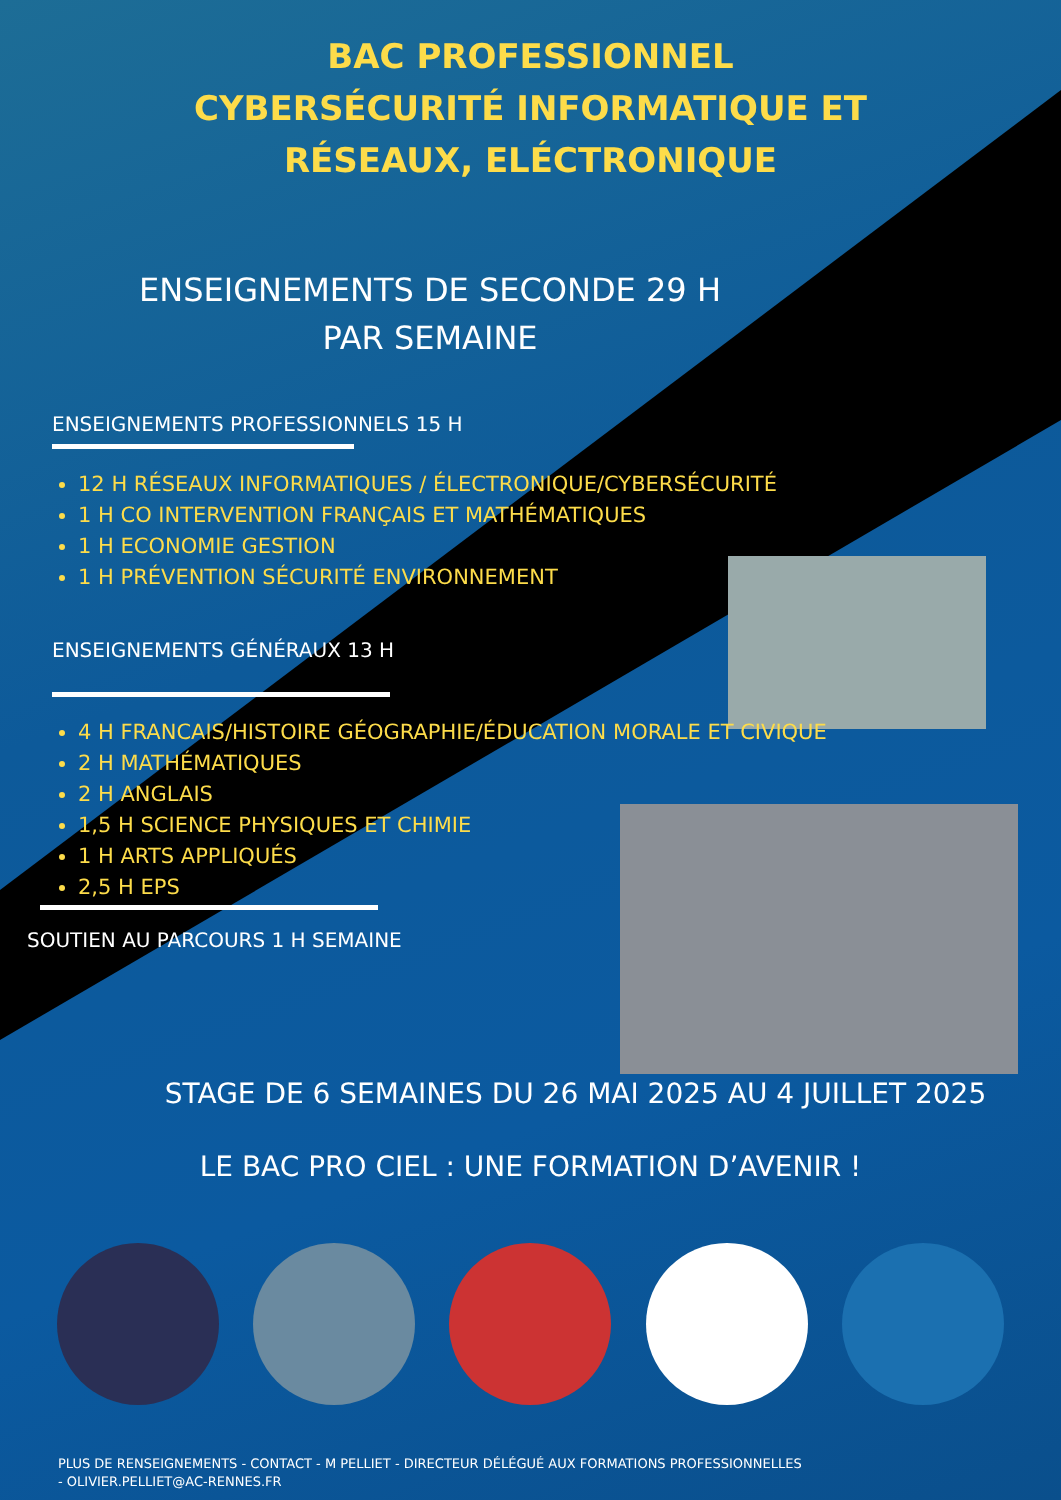BAC PROFESSIONNEL
CYBERSÉCURITÉ INFORMATIQUE ET
RÉSEAUX, ELÉCTRONIQUE
ENSEIGNEMENTS DE SECONDE 29 H
PAR SEMAINE
ENSEIGNEMENTS PROFESSIONNELS 15 H
12 H RÉSEAUX INFORMATIQUES / ÉLECTRONIQUE/CYBERSÉCURITÉ
1 H CO INTERVENTION FRANÇAIS ET MATHÉMATIQUES
1 H ECONOMIE GESTION
1 H PRÉVENTION SÉCURITÉ ENVIRONNEMENT
ENSEIGNEMENTS GÉNÉRAUX 13 H
4 H FRANCAIS/HISTOIRE GÉOGRAPHIE/ÉDUCATION MORALE ET CIVIQUE
2 H MATHÉMATIQUES
2 H ANGLAIS
1,5 H SCIENCE PHYSIQUES ET CHIMIE
1 H ARTS APPLIQUÉS
2,5 H EPS
SOUTIEN AU PARCOURS 1 H SEMAINE
STAGE DE 6 SEMAINES DU 26 MAI 2025 AU 4 JUILLET 2025
LE BAC PRO CIEL : UNE FORMATION D’AVENIR !
PLUS DE RENSEIGNEMENTS - CONTACT - M PELLIET - DIRECTEUR DÉLÉGUÉ AUX FORMATIONS PROFESSIONNELLES
- OLIVIER.PELLIET@AC-RENNES.FR